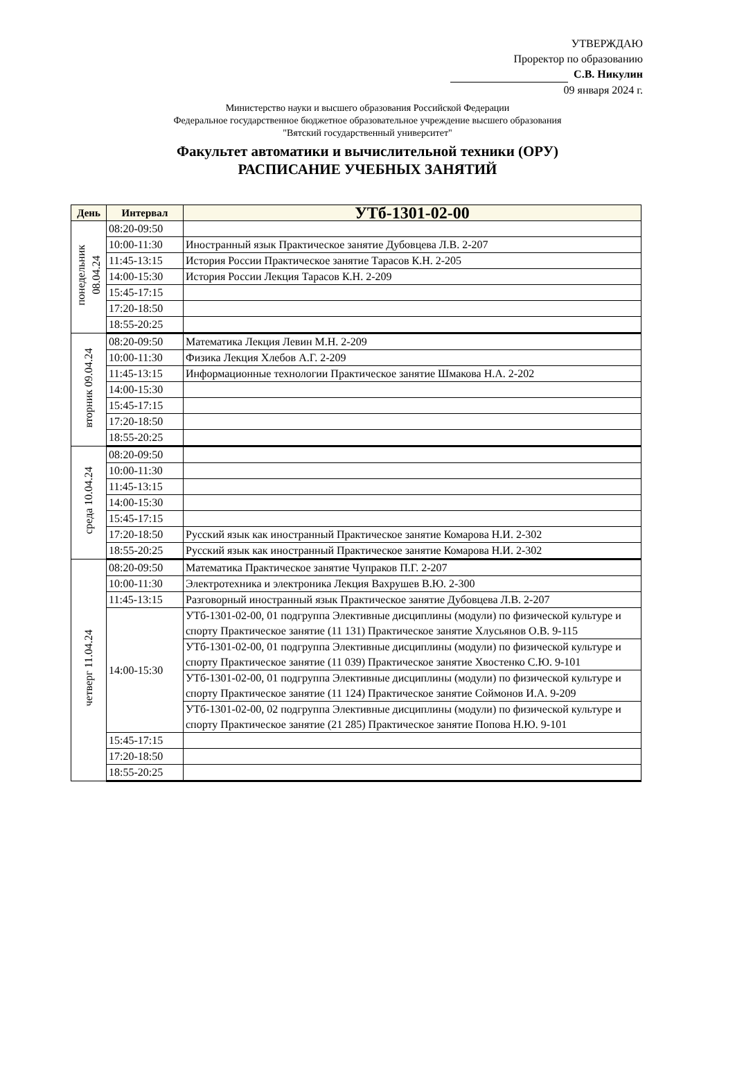УТВЕРЖДАЮ
Проректор по образованию
С.В. Никулин
09 января 2024 г.
Министерство науки и высшего образования Российской Федерации
Федеральное государственное бюджетное образовательное учреждение высшего образования
"Вятский государственный университет"
Факультет автоматики и вычислительной техники (ОРУ)
РАСПИСАНИЕ УЧЕБНЫХ ЗАНЯТИЙ
| День | Интервал | УТб-1301-02-00 |
| --- | --- | --- |
| понедельник 08.04.24 | 08:20-09:50 | |
| | 10:00-11:30 | Иностранный язык Практическое занятие Дубовцева Л.В. 2-207 |
| | 11:45-13:15 | История России Практическое занятие Тарасов К.Н. 2-205 |
| | 14:00-15:30 | История России Лекция Тарасов К.Н. 2-209 |
| | 15:45-17:15 | |
| | 17:20-18:50 | |
| | 18:55-20:25 | |
| вторник 09.04.24 | 08:20-09:50 | Математика Лекция Левин М.Н. 2-209 |
| | 10:00-11:30 | Физика Лекция Хлебов А.Г. 2-209 |
| | 11:45-13:15 | Информационные технологии Практическое занятие Шмакова Н.А. 2-202 |
| | 14:00-15:30 | |
| | 15:45-17:15 | |
| | 17:20-18:50 | |
| | 18:55-20:25 | |
| среда 10.04.24 | 08:20-09:50 | |
| | 10:00-11:30 | |
| | 11:45-13:15 | |
| | 14:00-15:30 | |
| | 15:45-17:15 | |
| | 17:20-18:50 | Русский язык как иностранный Практическое занятие Комарова Н.И. 2-302 |
| | 18:55-20:25 | Русский язык как иностранный Практическое занятие Комарова Н.И. 2-302 |
| четверг 11.04.24 | 08:20-09:50 | Математика Практическое занятие Чупраков П.Г. 2-207 |
| | 10:00-11:30 | Электротехника и электроника Лекция Вахрушев В.Ю. 2-300 |
| | 11:45-13:15 | Разговорный иностранный язык Практическое занятие Дубовцева Л.В. 2-207 |
| | 14:00-15:30 | УТб-1301-02-00, 01 подгруппа Элективные дисциплины (модули) по физической культуре и спорту Практическое занятие (11 131) Практическое занятие Хлусьянов О.В. 9-115 |
| | | УТб-1301-02-00, 01 подгруппа Элективные дисциплины (модули) по физической культуре и спорту Практическое занятие (11 039) Практическое занятие Хвостенко С.Ю. 9-101 |
| | | УТб-1301-02-00, 01 подгруппа Элективные дисциплины (модули) по физической культуре и спорту Практическое занятие (11 124) Практическое занятие Соймонов И.А. 9-209 |
| | | УТб-1301-02-00, 02 подгруппа Элективные дисциплины (модули) по физической культуре и спорту Практическое занятие (21 285) Практическое занятие Попова Н.Ю. 9-101 |
| | 15:45-17:15 | |
| | 17:20-18:50 | |
| | 18:55-20:25 | |